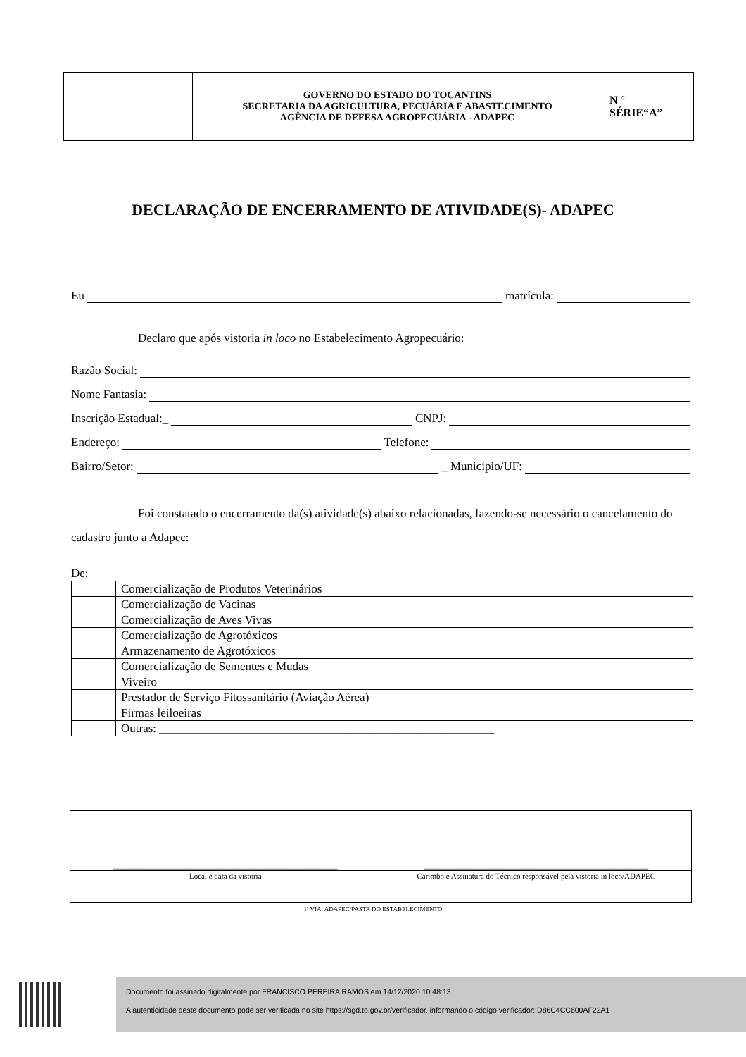| | GOVERNO DO ESTADO DO TOCANTINS SECRETARIA DA AGRICULTURA, PECUÁRIA E ABASTECIMENTO AGÊNCIA DE DEFESA AGROPECUÁRIA - ADAPEC | N ° SÉRIE“A” |
DECLARAÇÃO DE ENCERRAMENTO DE ATIVIDADE(S)- ADAPEC
Eu matrícula:
Declaro que após vistoria in loco no Estabelecimento Agropecuário:
Razão Social:
Nome Fantasia:
Inscrição Estadual:_ CNPJ:
Endereço: Telefone:
Bairro/Setor: _ Município/UF:
Foi constatado o encerramento da(s) atividade(s) abaixo relacionadas, fazendo-se necessário o cancelamento do cadastro junto a Adapec:
De:
| | Comercialização de Produtos Veterinários |
| | Comercialização de Vacinas |
| | Comercialização de Aves Vivas |
| | Comercialização de Agrotóxicos |
| | Armazenamento de Agrotóxicos |
| | Comercialização de Sementes e Mudas |
| | Viveiro |
| | Prestador de Serviço Fitossanitário (Aviação Aérea) |
| | Firmas leiloeiras |
| | Outras: ________________________________________________________ |
| __________________________________________________________ | __________________________________________________________ |
| Local e data da vistoria | Carimbo e Assinatura do Técnico responsável pela vistoria in loco/ADAPEC |
1ª VIA: ADAPEC/PASTA DO ESTABELECIMENTO
Documento foi assinado digitalmente por FRANCISCO PEREIRA RAMOS em 14/12/2020 10:48:13.
A autenticidade deste documento pode ser verificada no site https://sgd.to.gov.br/verificador, informando o código verificador: D86C4CC600AF22A1